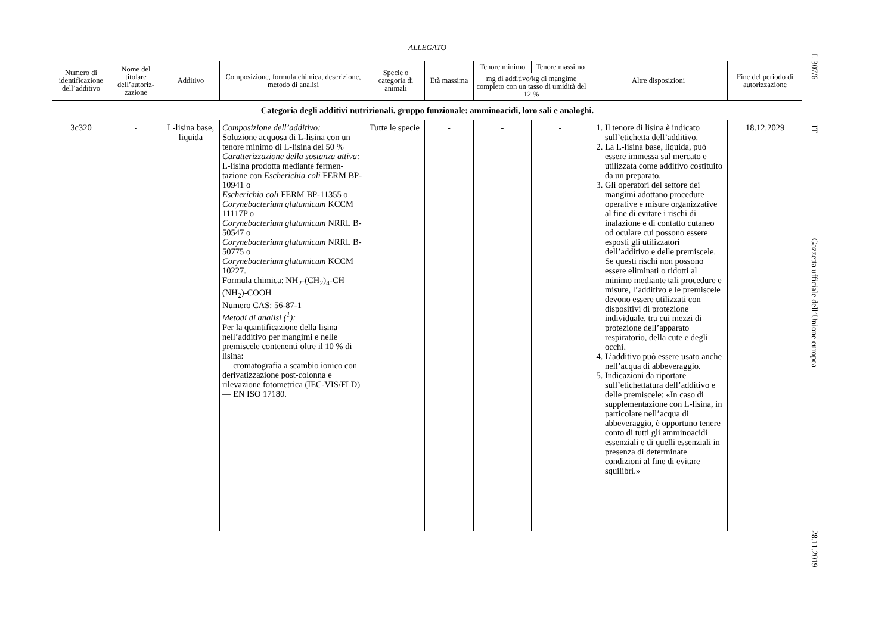ALLEGATO
| Numero di identificazione dell’additivo | Nome del titolare dell’autoriz-zazione | Additivo | Composizione, formula chimica, descrizione, metodo di analisi | Specie o categoria di animali | Età massima | Tenore minimo | Tenore massimo | Altre disposizioni | Fine del periodo di autorizzazione |
| --- | --- | --- | --- | --- | --- | --- | --- | --- | --- |
| | | | | | | mg di additivo/kg di mangime completo con un tasso di umidità del 12 % | | | |
| Categoria degli additivi nutrizionali. gruppo funzionale: amminoacidi, loro sali e analoghi. | | | | | | | | | |
| 3c320 | - | L-lisina base, liquida | Composizione dell’additivo: Soluzione acquosa di L-lisina con un tenore minimo di L-lisina del 50 % Caratterizzazione della sostanza attiva: L-lisina prodotta mediante fermen-tazione con Escherichia coli FERM BP-10941 o Escherichia coli FERM BP-11355 o Corynebacterium glutamicum KCCM 11117P o Corynebacterium glutamicum NRRL B-50547 o Corynebacterium glutamicum NRRL B-50775 o Corynebacterium glutamicum KCCM 10227. Formula chimica: NH<sub>2</sub>-(CH<sub>2</sub>)<sub>4</sub>-CH (NH<sub>2</sub>)-COOH Numero CAS: 56-87-1 Metodi di analisi (<sup>1</sup>): Per la quantificazione della lisina nell’additivo per mangimi e nelle premiscele contenenti oltre il 10 % di lisina: — cromatografia a scambio ionico con derivatizzazione post-colonna e rilevazione fotometrica (IEC-VIS/FLD) — EN ISO 17180. | Tutte le specie | - | - | - | 1. Il tenore di lisina è indicato sull’etichetta dell’additivo. 2. La L-lisina base, liquida, può essere immessa sul mercato e utilizzata come additivo costituito da un preparato. 3. Gli operatori del settore dei mangimi adottano procedure operative e misure organizzative al fine di evitare i rischi di inalazione e di contatto cutaneo od oculare cui possono essere esposti gli utilizzatori dell’additivo e delle premiscele. Se questi rischi non possono essere eliminati o ridotti al minimo mediante tali procedure e misure, l’additivo e le premiscele devono essere utilizzati con dispositivi di protezione individuale, tra cui mezzi di protezione dell’apparato respiratorio, della cute e degli occhi. 4. L’additivo può essere usato anche nell’acqua di abbeveraggio. 5. Indicazioni da riportare sull’etichettatura dell’additivo e delle premiscele: «In caso di supplementazione con L-lisina, in particolare nell’acqua di abbeveraggio, è opportuno tenere conto di tutti gli amminoacidi essenziali e di quelli essenziali in presenza di determinate condizioni al fine di evitare squilibri.» | 18.12.2029 |
L 307/6
IT
Gazzetta ufficiale dell’Unione europea
28.11.2019